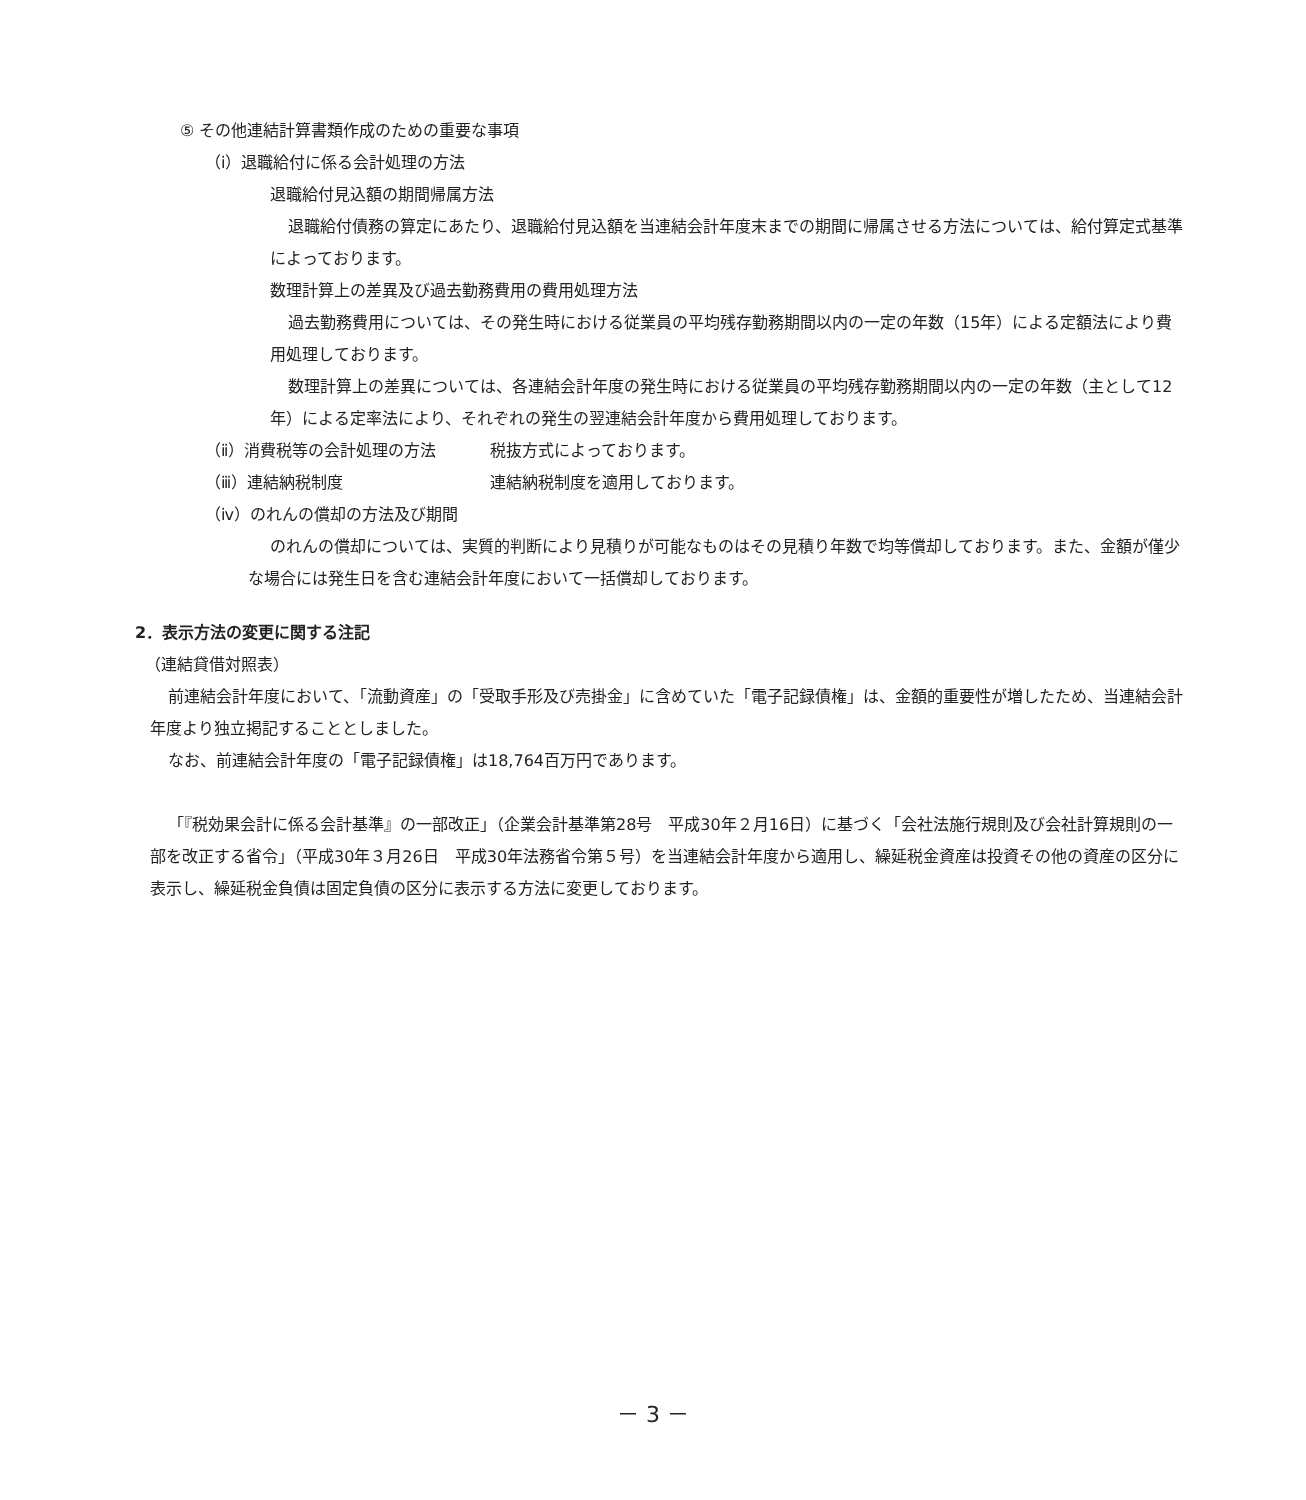⑤ その他連結計算書類作成のための重要な事項
（ⅰ）退職給付に係る会計処理の方法
退職給付見込額の期間帰属方法
退職給付債務の算定にあたり、退職給付見込額を当連結会計年度末までの期間に帰属させる方法については、給付算定式基準によっております。
数理計算上の差異及び過去勤務費用の費用処理方法
過去勤務費用については、その発生時における従業員の平均残存勤務期間以内の一定の年数（15年）による定額法により費用処理しております。
数理計算上の差異については、各連結会計年度の発生時における従業員の平均残存勤務期間以内の一定の年数（主として12年）による定率法により、それぞれの発生の翌連結会計年度から費用処理しております。
（ⅱ）消費税等の会計処理の方法 税抜方式によっております。
（ⅲ）連結納税制度 連結納税制度を適用しております。
（ⅳ）のれんの償却の方法及び期間
のれんの償却については、実質的判断により見積りが可能なものはその見積り年数で均等償却しております。また、金額が僅少な場合には発生日を含む連結会計年度において一括償却しております。
2．表示方法の変更に関する注記
（連結貸借対照表）
前連結会計年度において、「流動資産」の「受取手形及び売掛金」に含めていた「電子記録債権」は、金額的重要性が増したため、当連結会計年度より独立掲記することとしました。
なお、前連結会計年度の「電子記録債権」は18,764百万円であります。
「『税効果会計に係る会計基準』の一部改正」（企業会計基準第28号　平成30年２月16日）に基づく「会社法施行規則及び会社計算規則の一部を改正する省令」（平成30年３月26日　平成30年法務省令第５号）を当連結会計年度から適用し、繰延税金資産は投資その他の資産の区分に表示し、繰延税金負債は固定負債の区分に表示する方法に変更しております。
－ 3 －